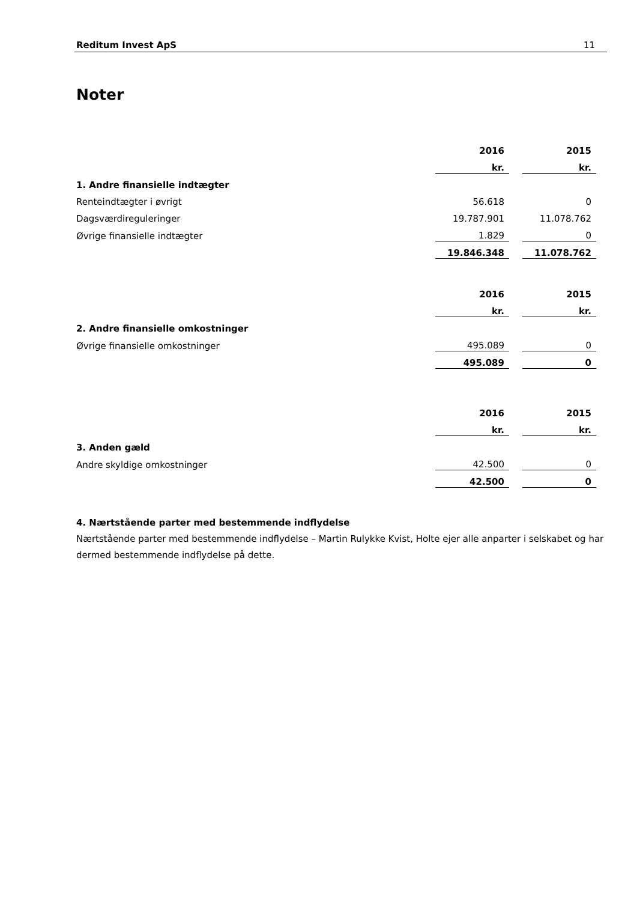Reditum Invest ApS 11
Noter
| | 2016 | | 2015 |
| | kr. | | kr. |
| 1. Andre finansielle indtægter | | | |
| Renteindtægter i øvrigt | 56.618 | | 0 |
| Dagsværdireguleringer | 19.787.901 | | 11.078.762 |
| Øvrige finansielle indtægter | 1.829 | | 0 |
| | 19.846.348 | | 11.078.762 |
| | 2016 | | 2015 |
| | kr. | | kr. |
| 2. Andre finansielle omkostninger | | | |
| Øvrige finansielle omkostninger | 495.089 | | 0 |
| | 495.089 | | 0 |
| | 2016 | | 2015 |
| | kr. | | kr. |
| 3. Anden gæld | | | |
| Andre skyldige omkostninger | 42.500 | | 0 |
| | 42.500 | | 0 |
4. Nærtstående parter med bestemmende indflydelse
Nærtstående parter med bestemmende indflydelse – Martin Rulykke Kvist, Holte ejer alle anparter i selskabet og har dermed bestemmende indflydelse på dette.